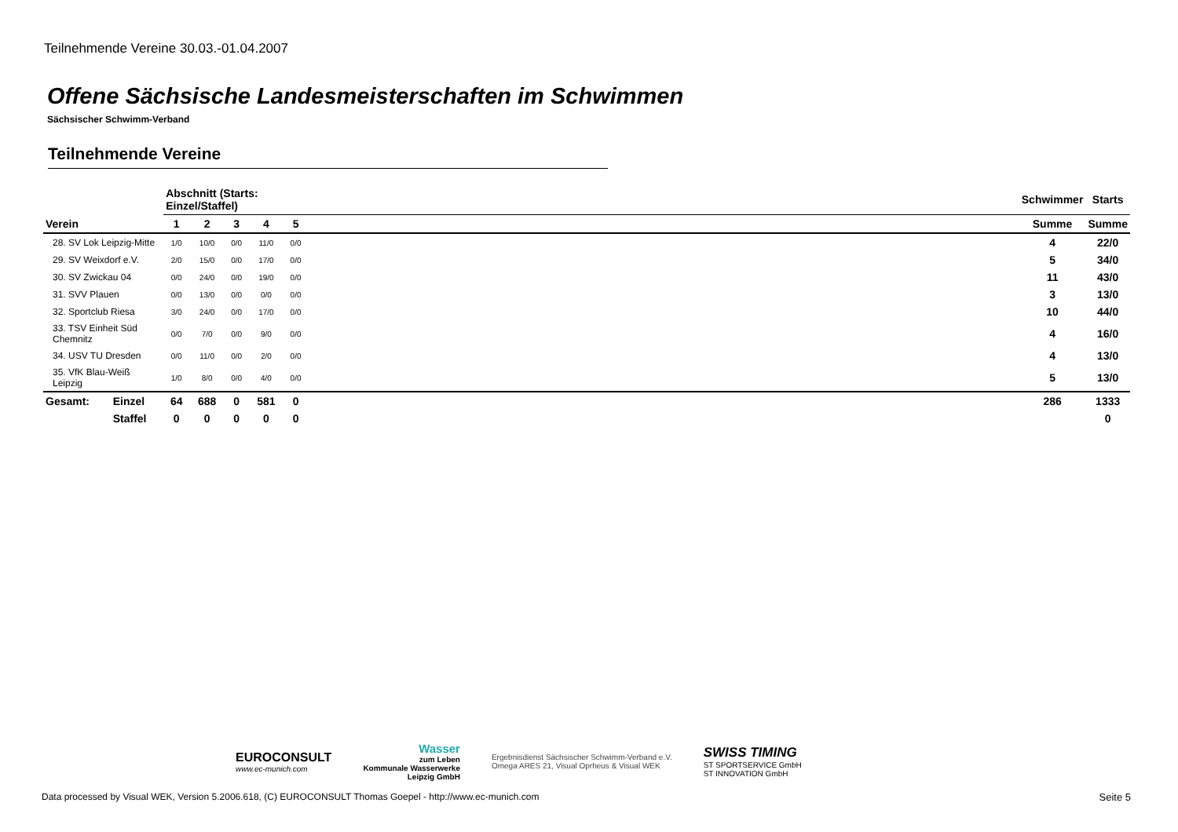Teilnehmende Vereine 30.03.-01.04.2007
Offene Sächsische Landesmeisterschaften im Schwimmen
Sächsischer Schwimm-Verband
Teilnehmende Vereine
| | | Abschnitt (Starts: Einzel/Staffel) | | | | | | Schwimmer | Starts |
| --- | --- | --- | --- | --- | --- | --- | --- | --- | --- |
| Verein | | 1 | 2 | 3 | 4 | 5 | | Summe | Summe |
| 28. SV Lok Leipzig-Mitte | | 1/0 | 10/0 | 0/0 | 11/0 | 0/0 | | 4 | 22/0 |
| 29. SV Weixdorf e.V. | | 2/0 | 15/0 | 0/0 | 17/0 | 0/0 | | 5 | 34/0 |
| 30. SV Zwickau 04 | | 0/0 | 24/0 | 0/0 | 19/0 | 0/0 | | 11 | 43/0 |
| 31. SVV Plauen | | 0/0 | 13/0 | 0/0 | 0/0 | 0/0 | | 3 | 13/0 |
| 32. Sportclub Riesa | | 3/0 | 24/0 | 0/0 | 17/0 | 0/0 | | 10 | 44/0 |
| 33. TSV Einheit Süd Chemnitz | | 0/0 | 7/0 | 0/0 | 9/0 | 0/0 | | 4 | 16/0 |
| 34. USV TU Dresden | | 0/0 | 11/0 | 0/0 | 2/0 | 0/0 | | 4 | 13/0 |
| 35. VfK Blau-Weiß Leipzig | | 1/0 | 8/0 | 0/0 | 4/0 | 0/0 | | 5 | 13/0 |
| Gesamt: | Einzel | 64 | 688 | 0 | 581 | 0 | | 286 | 1333 |
| | Staffel | 0 | 0 | 0 | 0 | 0 | | | 0 |
EUROCONSULT
www.ec-munich.com
Wasser
zum Leben
Kommunale Wasserwerke
Leipzig GmbH
Ergebnisdienst Sächsischer Schwimm-Verband e.V.
Omega ARES 21, Visual Oprheus & Visual WEK
SWISS TIMING
ST SPORTSERVICE GmbH
ST INNOVATION GmbH
Data processed by Visual WEK, Version 5.2006.618, (C) EUROCONSULT Thomas Goepel - http://www.ec-munich.com
Seite 5